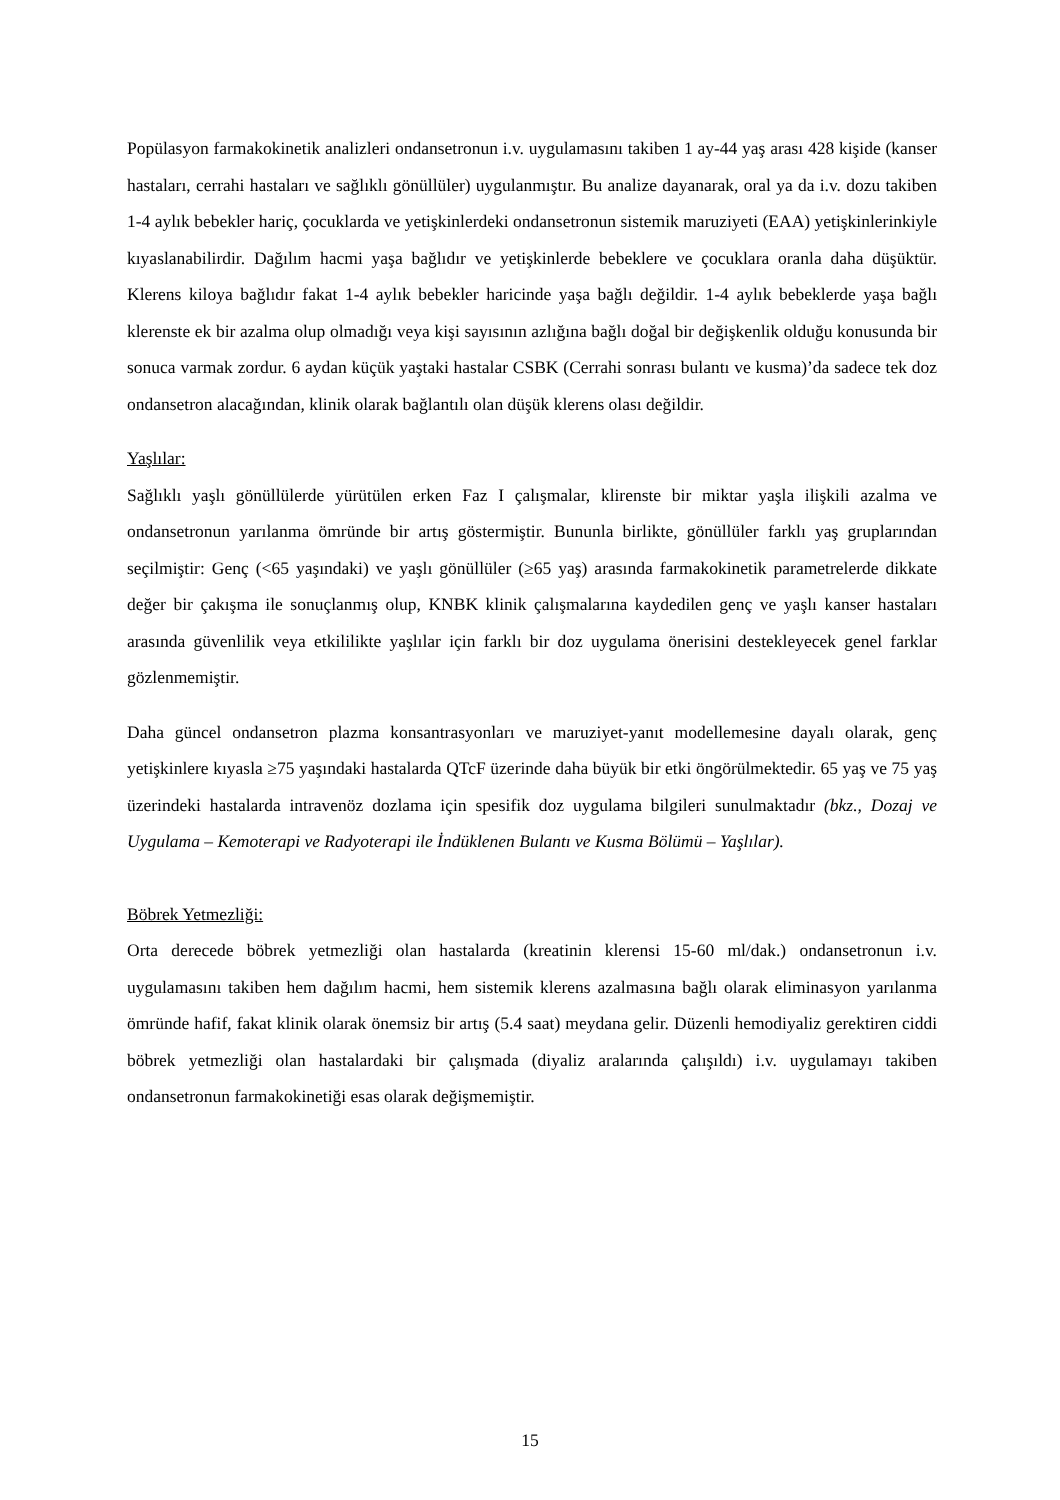Popülasyon farmakokinetik analizleri ondansetronun i.v. uygulamasını takiben 1 ay-44 yaş arası 428 kişide (kanser hastaları, cerrahi hastaları ve sağlıklı gönüllüler) uygulanmıştır. Bu analize dayanarak, oral ya da i.v. dozu takiben 1-4 aylık bebekler hariç, çocuklarda ve yetişkinlerdeki ondansetronun sistemik maruziyeti (EAA) yetişkinlerinkiyle kıyaslanabilirdir. Dağılım hacmi yaşa bağlıdır ve yetişkinlerde bebeklere ve çocuklara oranla daha düşüktür. Klerens kiloya bağlıdır fakat 1-4 aylık bebekler haricinde yaşa bağlı değildir. 1-4 aylık bebeklerde yaşa bağlı klerenste ek bir azalma olup olmadığı veya kişi sayısının azlığına bağlı doğal bir değişkenlik olduğu konusunda bir sonuca varmak zordur. 6 aydan küçük yaştaki hastalar CSBK (Cerrahi sonrası bulantı ve kusma)’da sadece tek doz ondansetron alacağından, klinik olarak bağlantılı olan düşük klerens olası değildir.
Yaşlılar:
Sağlıklı yaşlı gönüllülerde yürütülen erken Faz I çalışmalar, klirenste bir miktar yaşla ilişkili azalma ve ondansetronun yarılanma ömründe bir artış göstermiştir. Bununla birlikte, gönüllüler farklı yaş gruplarından seçilmiştir: Genç (<65 yaşındaki) ve yaşlı gönüllüler (≥65 yaş) arasında farmakokinetik parametrelerde dikkate değer bir çakışma ile sonuçlanmış olup, KNBK klinik çalışmalarına kaydedilen genç ve yaşlı kanser hastaları arasında güvenlilik veya etkililikte yaşlılar için farklı bir doz uygulama önerisini destekleyecek genel farklar gözlenmemiştir.
Daha güncel ondansetron plazma konsantrasyonları ve maruziyet-yanıt modellemesine dayalı olarak, genç yetişkinlere kıyasla ≥75 yaşındaki hastalarda QTcF üzerinde daha büyük bir etki öngörülmektedir. 65 yaş ve 75 yaş üzerindeki hastalarda intravenöz dozlama için spesifik doz uygulama bilgileri sunulmaktadır (bkz., Dozaj ve Uygulama – Kemoterapi ve Radyoterapi ile İndüklenen Bulantı ve Kusma Bölümü – Yaşlılar).
Böbrek Yetmezliği:
Orta derecede böbrek yetmezliği olan hastalarda (kreatinin klerensi 15-60 ml/dak.) ondansetronun i.v. uygulamasını takiben hem dağılım hacmi, hem sistemik klerens azalmasına bağlı olarak eliminasyon yarılanma ömründe hafif, fakat klinik olarak önemsiz bir artış (5.4 saat) meydana gelir. Düzenli hemodiyaliz gerektiren ciddi böbrek yetmezliği olan hastalardaki bir çalışmada (diyaliz aralarında çalışıldı) i.v. uygulamayı takiben ondansetronun farmakokinetiği esas olarak değişmemiştir.
15